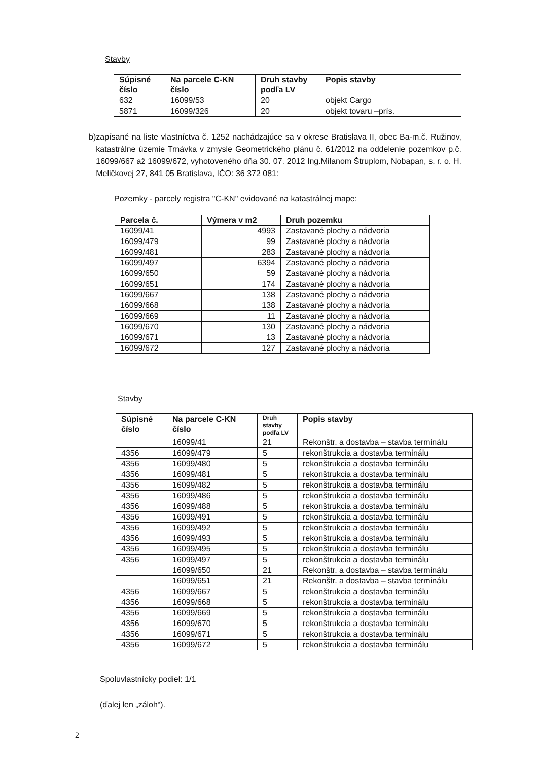Stavby
| Súpisné číslo | Na parcele C-KN číslo | Druh stavby podľa LV | Popis stavby |
| --- | --- | --- | --- |
| 632 | 16099/53 | 20 | objekt Cargo |
| 5871 | 16099/326 | 20 | objekt tovaru –prís. |
b) zapísané na liste vlastníctva č. 1252 nachádzajúce sa v okrese Bratislava II, obec Ba-m.č. Ružinov, katastrálne územie Trnávka v zmysle Geometrického plánu č. 61/2012 na oddelenie pozemkov p.č. 16099/667 až 16099/672, vyhotoveného dňa 30. 07. 2012 Ing.Milanom Štruplom, Nobapan, s. r. o. H. Meličkovej 27, 841 05 Bratislava, IČO: 36 372 081:
Pozemky - parcely registra "C-KN" evidované na katastrálnej mape:
| Parcela č. | Výmera v m2 | Druh pozemku |
| --- | --- | --- |
| 16099/41 | 4993 | Zastavané plochy a nádvoria |
| 16099/479 | 99 | Zastavané plochy a nádvoria |
| 16099/481 | 283 | Zastavané plochy a nádvoria |
| 16099/497 | 6394 | Zastavané plochy a nádvoria |
| 16099/650 | 59 | Zastavané plochy a nádvoria |
| 16099/651 | 174 | Zastavané plochy a nádvoria |
| 16099/667 | 138 | Zastavané plochy a nádvoria |
| 16099/668 | 138 | Zastavané plochy a nádvoria |
| 16099/669 | 11 | Zastavané plochy a nádvoria |
| 16099/670 | 130 | Zastavané plochy a nádvoria |
| 16099/671 | 13 | Zastavané plochy a nádvoria |
| 16099/672 | 127 | Zastavané plochy a nádvoria |
Stavby
| Súpisné číslo | Na parcele C-KN číslo | Druh stavby podľa LV | Popis stavby |
| --- | --- | --- | --- |
| | 16099/41 | 21 | Rekonštr. a dostavba – stavba terminálu |
| 4356 | 16099/479 | 5 | rekonštrukcia a dostavba terminálu |
| 4356 | 16099/480 | 5 | rekonštrukcia a dostavba terminálu |
| 4356 | 16099/481 | 5 | rekonštrukcia a dostavba terminálu |
| 4356 | 16099/482 | 5 | rekonštrukcia a dostavba terminálu |
| 4356 | 16099/486 | 5 | rekonštrukcia a dostavba terminálu |
| 4356 | 16099/488 | 5 | rekonštrukcia a dostavba terminálu |
| 4356 | 16099/491 | 5 | rekonštrukcia a dostavba terminálu |
| 4356 | 16099/492 | 5 | rekonštrukcia a dostavba terminálu |
| 4356 | 16099/493 | 5 | rekonštrukcia a dostavba terminálu |
| 4356 | 16099/495 | 5 | rekonštrukcia a dostavba terminálu |
| 4356 | 16099/497 | 5 | rekonštrukcia a dostavba terminálu |
| | 16099/650 | 21 | Rekonštr. a dostavba – stavba terminálu |
| | 16099/651 | 21 | Rekonštr. a dostavba – stavba terminálu |
| 4356 | 16099/667 | 5 | rekonštrukcia a dostavba terminálu |
| 4356 | 16099/668 | 5 | rekonštrukcia a dostavba terminálu |
| 4356 | 16099/669 | 5 | rekonštrukcia a dostavba terminálu |
| 4356 | 16099/670 | 5 | rekonštrukcia a dostavba terminálu |
| 4356 | 16099/671 | 5 | rekonštrukcia a dostavba terminálu |
| 4356 | 16099/672 | 5 | rekonštrukcia a dostavba terminálu |
Spoluvlastnícky podiel: 1/1
(ďalej len „záloh“).
2